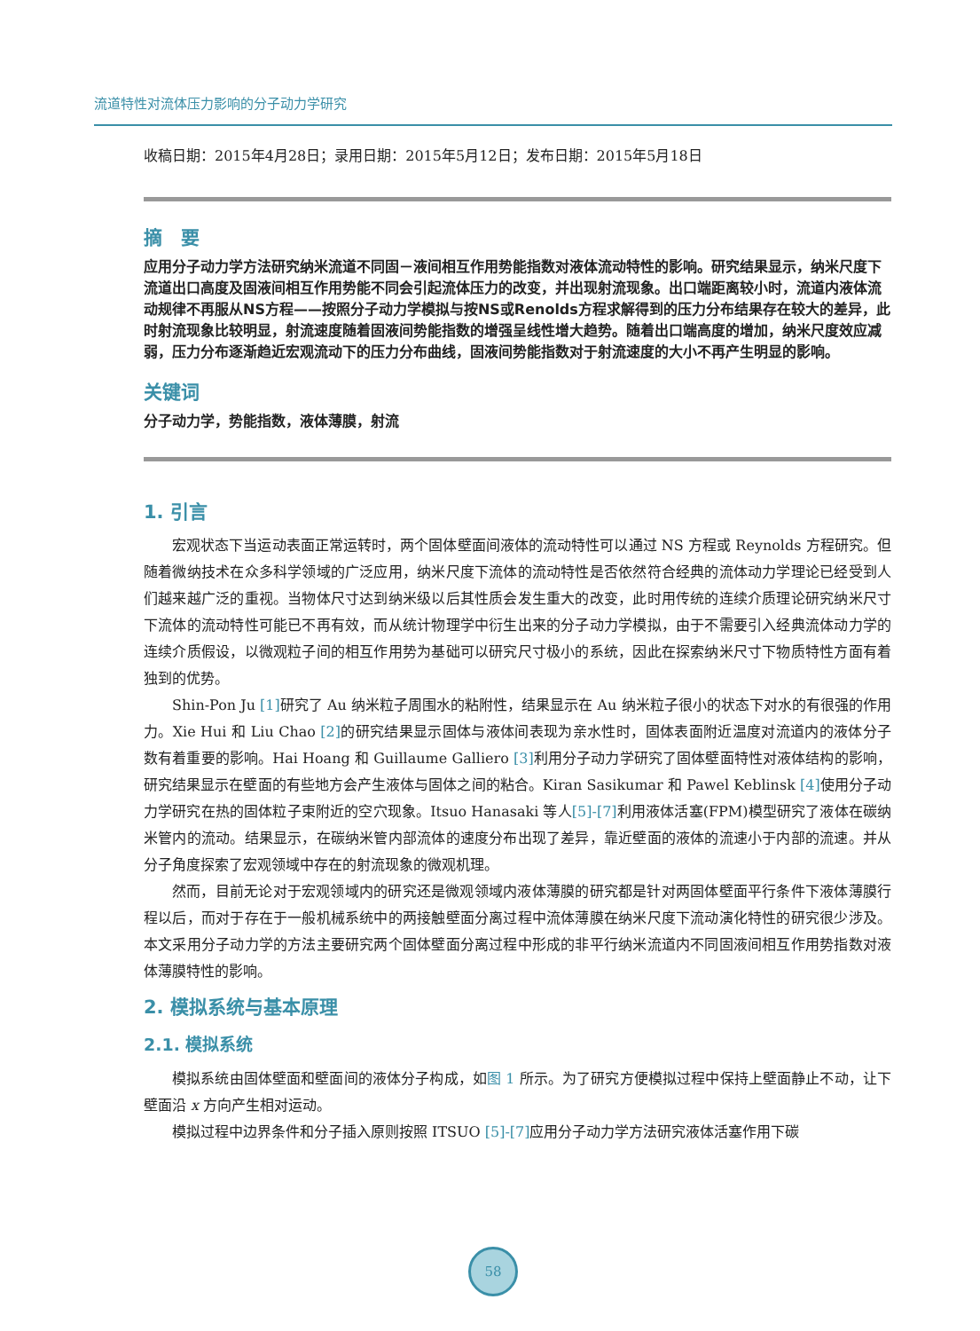流道特性对流体压力影响的分子动力学研究
收稿日期：2015年4月28日；录用日期：2015年5月12日；发布日期：2015年5月18日
摘　要
应用分子动力学方法研究纳米流道不同固－液间相互作用势能指数对液体流动特性的影响。研究结果显示，纳米尺度下流道出口高度及固液间相互作用势能不同会引起流体压力的改变，并出现射流现象。出口端距离较小时，流道内液体流动规律不再服从NS方程——按照分子动力学模拟与按NS或Renolds方程求解得到的压力分布结果存在较大的差异，此时射流现象比较明显，射流速度随着固液间势能指数的增强呈线性增大趋势。随着出口端高度的增加，纳米尺度效应减弱，压力分布逐渐趋近宏观流动下的压力分布曲线，固液间势能指数对于射流速度的大小不再产生明显的影响。
关键词
分子动力学，势能指数，液体薄膜，射流
1. 引言
宏观状态下当运动表面正常运转时，两个固体壁面间液体的流动特性可以通过 NS 方程或 Reynolds 方程研究。但随着微纳技术在众多科学领域的广泛应用，纳米尺度下流体的流动特性是否依然符合经典的流体动力学理论已经受到人们越来越广泛的重视。当物体尺寸达到纳米级以后其性质会发生重大的改变，此时用传统的连续介质理论研究纳米尺寸下流体的流动特性可能已不再有效，而从统计物理学中衍生出来的分子动力学模拟，由于不需要引入经典流体动力学的连续介质假设，以微观粒子间的相互作用势为基础可以研究尺寸极小的系统，因此在探索纳米尺寸下物质特性方面有着独到的优势。
Shin-Pon Ju [1] 研究了 Au 纳米粒子周围水的粘附性，结果显示在 Au 纳米粒子很小的状态下对水的有很强的作用力。Xie Hui 和 Liu Chao [2] 的研究结果显示固体与液体间表现为亲水性时，固体表面附近温度对流道内的液体分子数有着重要的影响。Hai Hoang 和 Guillaume Galliero [3] 利用分子动力学研究了固体壁面特性对液体结构的影响，研究结果显示在壁面的有些地方会产生液体与固体之间的粘合。Kiran Sasikumar 和 Pawel Keblinsk [4] 使用分子动力学研究在热的固体粒子束附近的空穴现象。Itsuo Hanasaki 等人[5]-[7] 利用液体活塞(FPM)模型研究了液体在碳纳米管内的流动。结果显示，在碳纳米管内部流体的速度分布出现了差异，靠近壁面的液体的流速小于内部的流速。并从分子角度探索了宏观领域中存在的射流现象的微观机理。
然而，目前无论对于宏观领域内的研究还是微观领域内液体薄膜的研究都是针对两固体壁面平行条件下液体薄膜行程以后，而对于存在于一般机械系统中的两接触壁面分离过程中流体薄膜在纳米尺度下流动演化特性的研究很少涉及。本文采用分子动力学的方法主要研究两个固体壁面分离过程中形成的非平行纳米流道内不同固液间相互作用势指数对液体薄膜特性的影响。
2. 模拟系统与基本原理
2.1. 模拟系统
模拟系统由固体壁面和壁面间的液体分子构成，如图 1 所示。为了研究方便模拟过程中保持上壁面静止不动，让下壁面沿 x 方向产生相对运动。
模拟过程中边界条件和分子插入原则按照 ITSUO [5]-[7] 应用分子动力学方法研究液体活塞作用下碳
58